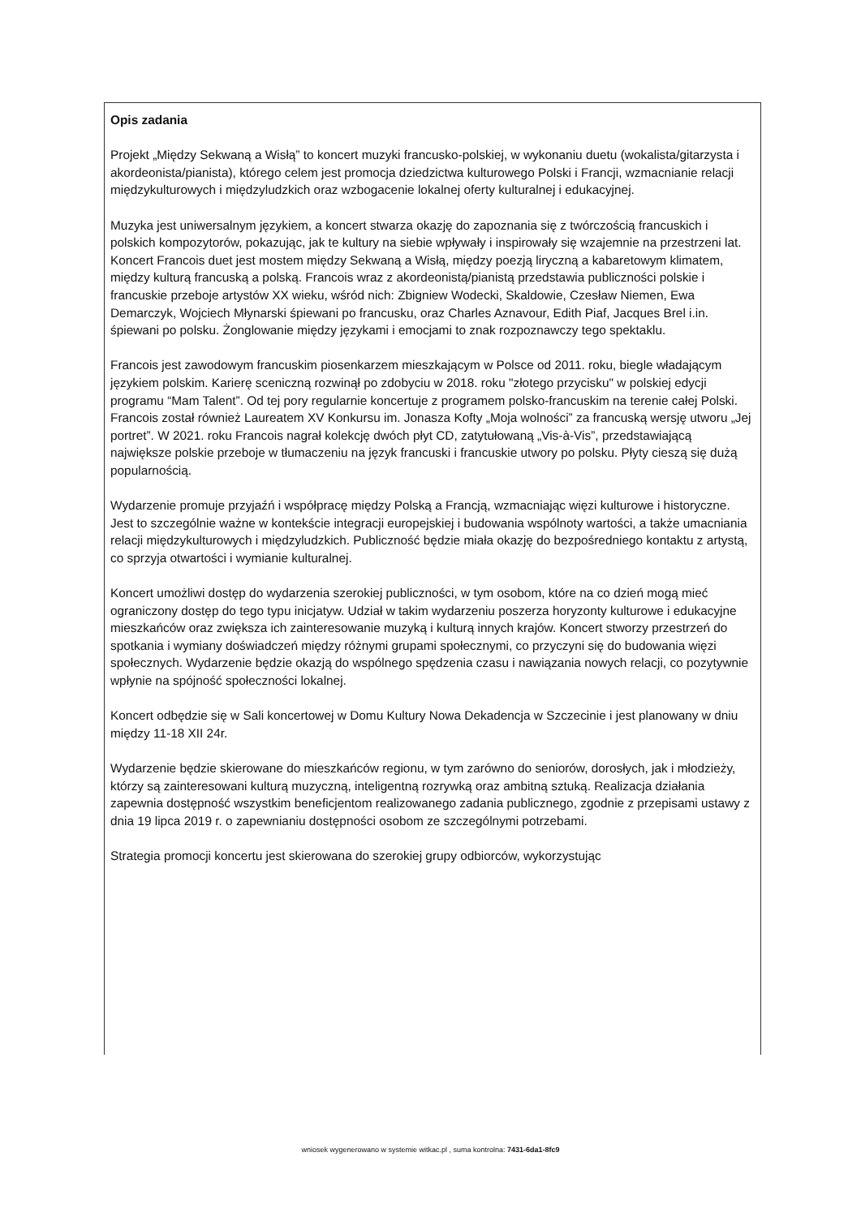Opis zadania
Projekt „Między Sekwaną a Wisłą” to koncert muzyki francusko-polskiej, w wykonaniu duetu (wokalista/gitarzysta i akordeonista/pianista), którego celem jest promocja dziedzictwa kulturowego Polski i Francji, wzmacnianie relacji międzykulturowych i międzyludzkich oraz wzbogacenie lokalnej oferty kulturalnej i edukacyjnej.
Muzyka jest uniwersalnym językiem, a koncert stwarza okazję do zapoznania się z twórczością francuskich i polskich kompozytorów, pokazując, jak te kultury na siebie wpływały i inspirowały się wzajemnie na przestrzeni lat. Koncert Francois duet jest mostem między Sekwaną a Wisłą, między poezją liryczną a kabaretowym klimatem, między kulturą francuską a polską. Francois wraz z akordeonistą/pianistą przedstawia publiczności polskie i francuskie przeboje artystów XX wieku, wśród nich: Zbigniew Wodecki, Skaldowie, Czesław Niemen, Ewa Demarczyk, Wojciech Młynarski śpiewani po francusku, oraz Charles Aznavour, Edith Piaf, Jacques Brel i.in. śpiewani po polsku. Żonglowanie między językami i emocjami to znak rozpoznawczy tego spektaklu.
Francois jest zawodowym francuskim piosenkarzem mieszkającym w Polsce od 2011. roku, biegle władającym językiem polskim. Karierę sceniczną rozwinął po zdobyciu w 2018. roku "złotego przycisku" w polskiej edycji programu “Mam Talent”. Od tej pory regularnie koncertuje z programem polsko-francuskim na terenie całej Polski. Francois został również Laureatem XV Konkursu im. Jonasza Kofty „Moja wolności” za francuską wersję utworu „Jej portret”. W 2021. roku Francois nagrał kolekcję dwóch płyt CD, zatytułowaną „Vis-à-Vis”, przedstawiającą największe polskie przeboje w tłumaczeniu na język francuski i francuskie utwory po polsku. Płyty cieszą się dużą popularnością.
Wydarzenie promuje przyjaźń i współpracę między Polską a Francją, wzmacniając więzi kulturowe i historyczne. Jest to szczególnie ważne w kontekście integracji europejskiej i budowania wspólnoty wartości, a także umacniania relacji międzykulturowych i międzyludzkich. Publiczność będzie miała okazję do bezpośredniego kontaktu z artystą, co sprzyja otwartości i wymianie kulturalnej.
Koncert umożliwi dostęp do wydarzenia szerokiej publiczności, w tym osobom, które na co dzień mogą mieć ograniczony dostęp do tego typu inicjatyw. Udział w takim wydarzeniu poszerza horyzonty kulturowe i edukacyjne mieszkańców oraz zwiększa ich zainteresowanie muzyką i kulturą innych krajów. Koncert stworzy przestrzeń do spotkania i wymiany doświadczeń między różnymi grupami społecznymi, co przyczyni się do budowania więzi społecznych. Wydarzenie będzie okazją do wspólnego spędzenia czasu i nawiązania nowych relacji, co pozytywnie wpłynie na spójność społeczności lokalnej.
Koncert odbędzie się w Sali koncertowej w Domu Kultury Nowa Dekadencja w Szczecinie i jest planowany w dniu między 11-18 XII 24r.
Wydarzenie będzie skierowane do mieszkańców regionu, w tym zarówno do seniorów, dorosłych, jak i młodzieży, którzy są zainteresowani kulturą muzyczną, inteligentną rozrywką oraz ambitną sztuką. Realizacja działania zapewnia dostępność wszystkim beneficjentom realizowanego zadania publicznego, zgodnie z przepisami ustawy z dnia 19 lipca 2019 r. o zapewnianiu dostępności osobom ze szczególnymi potrzebami.
Strategia promocji koncertu jest skierowana do szerokiej grupy odbiorców, wykorzystując
wniosek wygenerowano w systemie witkac.pl , suma kontrolna: 7431-6da1-8fc9